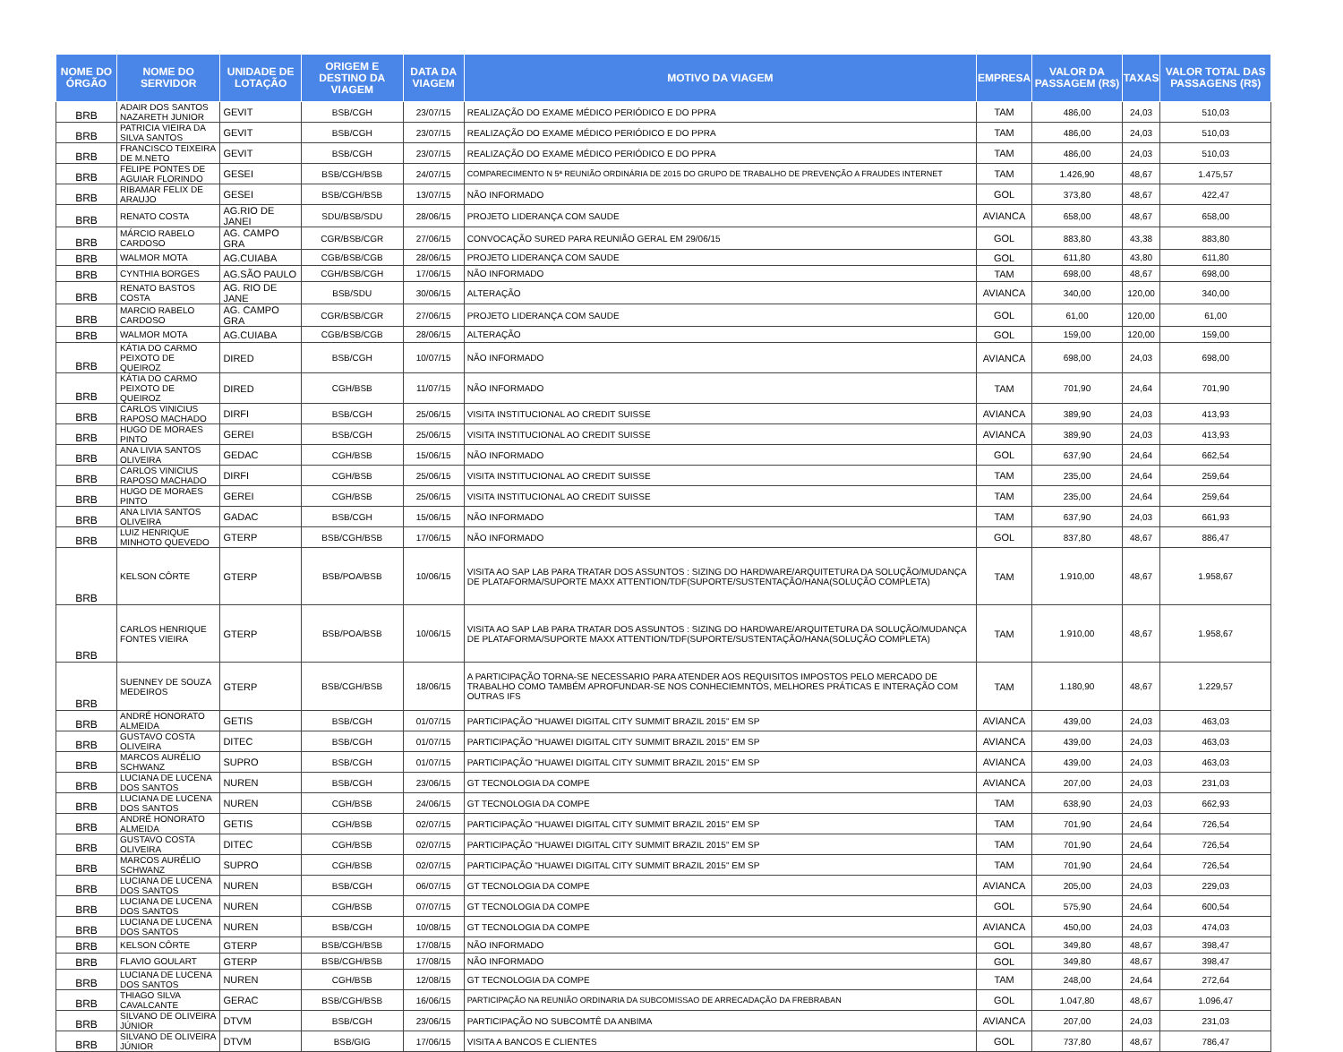| NOME DO ÓRGÃO | NOME DO SERVIDOR | UNIDADE DE LOTAÇÃO | ORIGEM E DESTINO DA VIAGEM | DATA DA VIAGEM | MOTIVO DA VIAGEM | EMPRESA | VALOR DA PASSAGEM (R$) | TAXAS | VALOR TOTAL DAS PASSAGENS (R$) |
| --- | --- | --- | --- | --- | --- | --- | --- | --- | --- |
| BRB | ADAIR DOS SANTOS NAZARETH JUNIOR | GEVIT | BSB/CGH | 23/07/15 | REALIZAÇÃO DO EXAME MÉDICO PERIÓDICO E DO PPRA | TAM | 486,00 | 24,03 | 510,03 |
| BRB | PATRICIA VIEIRA DA SILVA SANTOS | GEVIT | BSB/CGH | 23/07/15 | REALIZAÇÃO DO EXAME MÉDICO PERIÓDICO E DO PPRA | TAM | 486,00 | 24,03 | 510,03 |
| BRB | FRANCISCO TEIXEIRA DE M.NETO | GEVIT | BSB/CGH | 23/07/15 | REALIZAÇÃO DO EXAME MÉDICO PERIÓDICO E DO PPRA | TAM | 486,00 | 24,03 | 510,03 |
| BRB | FELIPE PONTES DE AGUIAR FLORINDO | GESEI | BSB/CGH/BSB | 24/07/15 | COMPARECIMENTO N 5ª REUNIÃO ORDINÁRIA DE 2015 DO GRUPO DE TRABALHO DE PREVENÇÃO A FRAUDES INTERNET | TAM | 1.426,90 | 48,67 | 1.475,57 |
| BRB | RIBAMAR FELIX DE ARAUJO | GESEI | BSB/CGH/BSB | 13/07/15 | NÃO INFORMADO | GOL | 373,80 | 48,67 | 422,47 |
| BRB | RENATO COSTA | AG.RIO DE JANEI | SDU/BSB/SDU | 28/06/15 | PROJETO LIDERANÇA COM SAUDE | AVIANCA | 658,00 | 48,67 | 658,00 |
| BRB | MÁRCIO RABELO CARDOSO | AG. CAMPO GRA | CGR/BSB/CGR | 27/06/15 | CONVOCAÇÃO SURED PARA REUNIÃO GERAL EM 29/06/15 | GOL | 883,80 | 43,38 | 883,80 |
| BRB | WALMOR MOTA | AG.CUIABA | CGB/BSB/CGB | 28/06/15 | PROJETO LIDERANÇA COM SAUDE | GOL | 611,80 | 43,80 | 611,80 |
| BRB | CYNTHIA BORGES | AG.SÃO PAULO | CGH/BSB/CGH | 17/06/15 | NÃO INFORMADO | TAM | 698,00 | 48,67 | 698,00 |
| BRB | RENATO BASTOS COSTA | AG. RIO DE JANE | BSB/SDU | 30/06/15 | ALTERAÇÃO | AVIANCA | 340,00 | 120,00 | 340,00 |
| BRB | MARCIO RABELO CARDOSO | AG. CAMPO GRA | CGR/BSB/CGR | 27/06/15 | PROJETO LIDERANÇA COM SAUDE | GOL | 61,00 | 120,00 | 61,00 |
| BRB | WALMOR MOTA | AG.CUIABA | CGB/BSB/CGB | 28/06/15 | ALTERAÇÃO | GOL | 159,00 | 120,00 | 159,00 |
| BRB | KÁTIA DO CARMO PEIXOTO DE QUEIROZ | DIRED | BSB/CGH | 10/07/15 | NÃO INFORMADO | AVIANCA | 698,00 | 24,03 | 698,00 |
| BRB | KÁTIA DO CARMO PEIXOTO DE QUEIROZ | DIRED | CGH/BSB | 11/07/15 | NÃO INFORMADO | TAM | 701,90 | 24,64 | 701,90 |
| BRB | CARLOS VINICIUS RAPOSO MACHADO | DIRFI | BSB/CGH | 25/06/15 | VISITA INSTITUCIONAL AO CREDIT SUISSE | AVIANCA | 389,90 | 24,03 | 413,93 |
| BRB | HUGO DE MORAES PINTO | GEREI | BSB/CGH | 25/06/15 | VISITA INSTITUCIONAL AO CREDIT SUISSE | AVIANCA | 389,90 | 24,03 | 413,93 |
| BRB | ANA LIVIA SANTOS OLIVEIRA | GEDAC | CGH/BSB | 15/06/15 | NÃO INFORMADO | GOL | 637,90 | 24,64 | 662,54 |
| BRB | CARLOS VINICIUS RAPOSO MACHADO | DIRFI | CGH/BSB | 25/06/15 | VISITA INSTITUCIONAL AO CREDIT SUISSE | TAM | 235,00 | 24,64 | 259,64 |
| BRB | HUGO DE MORAES PINTO | GEREI | CGH/BSB | 25/06/15 | VISITA INSTITUCIONAL AO CREDIT SUISSE | TAM | 235,00 | 24,64 | 259,64 |
| BRB | ANA LIVIA SANTOS OLIVEIRA | GADAC | BSB/CGH | 15/06/15 | NÃO INFORMADO | TAM | 637,90 | 24,03 | 661,93 |
| BRB | LUIZ HENRIQUE MINHOTO QUEVEDO | GTERP | BSB/CGH/BSB | 17/06/15 | NÃO INFORMADO | GOL | 837,80 | 48,67 | 886,47 |
| BRB | KELSON CÔRTE | GTERP | BSB/POA/BSB | 10/06/15 | VISITA AO SAP LAB PARA TRATAR DOS ASSUNTOS : SIZING DO HARDWARE/ARQUITETURA DA SOLUÇÃO/MUDANÇA DE PLATAFORMA/SUPORTE MAXX ATTENTION/TDF(SUPORTE/SUSTENTAÇÃO/HANA(SOLUÇÃO COMPLETA) | TAM | 1.910,00 | 48,67 | 1.958,67 |
| BRB | CARLOS HENRIQUE FONTES VIEIRA | GTERP | BSB/POA/BSB | 10/06/15 | VISITA AO SAP LAB PARA TRATAR DOS ASSUNTOS : SIZING DO HARDWARE/ARQUITETURA DA SOLUÇÃO/MUDANÇA DE PLATAFORMA/SUPORTE MAXX ATTENTION/TDF(SUPORTE/SUSTENTAÇÃO/HANA(SOLUÇÃO COMPLETA) | TAM | 1.910,00 | 48,67 | 1.958,67 |
| BRB | SUENNEY DE SOUZA MEDEIROS | GTERP | BSB/CGH/BSB | 18/06/15 | A PARTICIPAÇÃO TORNA-SE NECESSARIO PARA ATENDER AOS REQUISITOS IMPOSTOS PELO MERCADO DE TRABALHO COMO TAMBÉM APROFUNDAR-SE NOS CONHECIEMNTOS, MELHORES PRÁTICAS E INTERAÇÃO COM OUTRAS IFS | TAM | 1.180,90 | 48,67 | 1.229,57 |
| BRB | ANDRÉ HONORATO ALMEIDA | GETIS | BSB/CGH | 01/07/15 | PARTICIPAÇÃO "HUAWEI DIGITAL CITY SUMMIT BRAZIL 2015" EM SP | AVIANCA | 439,00 | 24,03 | 463,03 |
| BRB | GUSTAVO COSTA OLIVEIRA | DITEC | BSB/CGH | 01/07/15 | PARTICIPAÇÃO "HUAWEI DIGITAL CITY SUMMIT BRAZIL 2015" EM SP | AVIANCA | 439,00 | 24,03 | 463,03 |
| BRB | MARCOS AURÉLIO SCHWANZ | SUPRO | BSB/CGH | 01/07/15 | PARTICIPAÇÃO "HUAWEI DIGITAL CITY SUMMIT BRAZIL 2015" EM SP | AVIANCA | 439,00 | 24,03 | 463,03 |
| BRB | LUCIANA DE LUCENA DOS SANTOS | NUREN | BSB/CGH | 23/06/15 | GT TECNOLOGIA DA COMPE | AVIANCA | 207,00 | 24,03 | 231,03 |
| BRB | LUCIANA DE LUCENA DOS SANTOS | NUREN | CGH/BSB | 24/06/15 | GT TECNOLOGIA DA COMPE | TAM | 638,90 | 24,03 | 662,93 |
| BRB | ANDRÉ HONORATO ALMEIDA | GETIS | CGH/BSB | 02/07/15 | PARTICIPAÇÃO "HUAWEI DIGITAL CITY SUMMIT BRAZIL 2015" EM SP | TAM | 701,90 | 24,64 | 726,54 |
| BRB | GUSTAVO COSTA OLIVEIRA | DITEC | CGH/BSB | 02/07/15 | PARTICIPAÇÃO "HUAWEI DIGITAL CITY SUMMIT BRAZIL 2015" EM SP | TAM | 701,90 | 24,64 | 726,54 |
| BRB | MARCOS AURÉLIO SCHWANZ | SUPRO | CGH/BSB | 02/07/15 | PARTICIPAÇÃO "HUAWEI DIGITAL CITY SUMMIT BRAZIL 2015" EM SP | TAM | 701,90 | 24,64 | 726,54 |
| BRB | LUCIANA DE LUCENA DOS SANTOS | NUREN | BSB/CGH | 06/07/15 | GT TECNOLOGIA DA COMPE | AVIANCA | 205,00 | 24,03 | 229,03 |
| BRB | LUCIANA DE LUCENA DOS SANTOS | NUREN | CGH/BSB | 07/07/15 | GT TECNOLOGIA DA COMPE | GOL | 575,90 | 24,64 | 600,54 |
| BRB | LUCIANA DE LUCENA DOS SANTOS | NUREN | BSB/CGH | 10/08/15 | GT TECNOLOGIA DA COMPE | AVIANCA | 450,00 | 24,03 | 474,03 |
| BRB | KELSON CÔRTE | GTERP | BSB/CGH/BSB | 17/08/15 | NÃO INFORMADO | GOL | 349,80 | 48,67 | 398,47 |
| BRB | FLAVIO GOULART | GTERP | BSB/CGH/BSB | 17/08/15 | NÃO INFORMADO | GOL | 349,80 | 48,67 | 398,47 |
| BRB | LUCIANA DE LUCENA DOS SANTOS | NUREN | CGH/BSB | 12/08/15 | GT TECNOLOGIA DA COMPE | TAM | 248,00 | 24,64 | 272,64 |
| BRB | THIAGO SILVA CAVALCANTE | GERAC | BSB/CGH/BSB | 16/06/15 | PARTICIPAÇÃO NA REUNIÃO ORDINARIA DA SUBCOMISSAO DE ARRECADAÇÃO DA FREBRABAN | GOL | 1.047,80 | 48,67 | 1.096,47 |
| BRB | SILVANO DE OLIVEIRA JÚNIOR | DTVM | BSB/CGH | 23/06/15 | PARTICIPAÇÃO NO SUBCOMTÊ DA ANBIMA | AVIANCA | 207,00 | 24,03 | 231,03 |
| BRB | SILVANO DE OLIVEIRA JÚNIOR | DTVM | BSB/GIG | 17/06/15 | VISITA A BANCOS E CLIENTES | GOL | 737,80 | 48,67 | 786,47 |